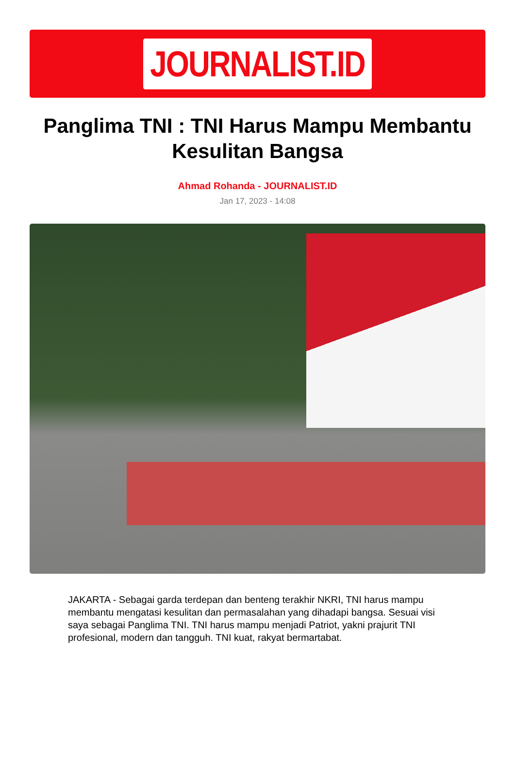JOURNALIST.ID
Panglima TNI : TNI Harus Mampu Membantu Kesulitan Bangsa
Ahmad Rohanda - JOURNALIST.ID
Jan 17, 2023 - 14:08
JAKARTA - Sebagai garda terdepan dan benteng terakhir NKRI, TNI harus mampu membantu mengatasi kesulitan dan permasalahan yang dihadapi bangsa. Sesuai visi saya sebagai Panglima TNI. TNI harus mampu menjadi Patriot, yakni prajurit TNI profesional, modern dan tangguh. TNI kuat, rakyat bermartabat.